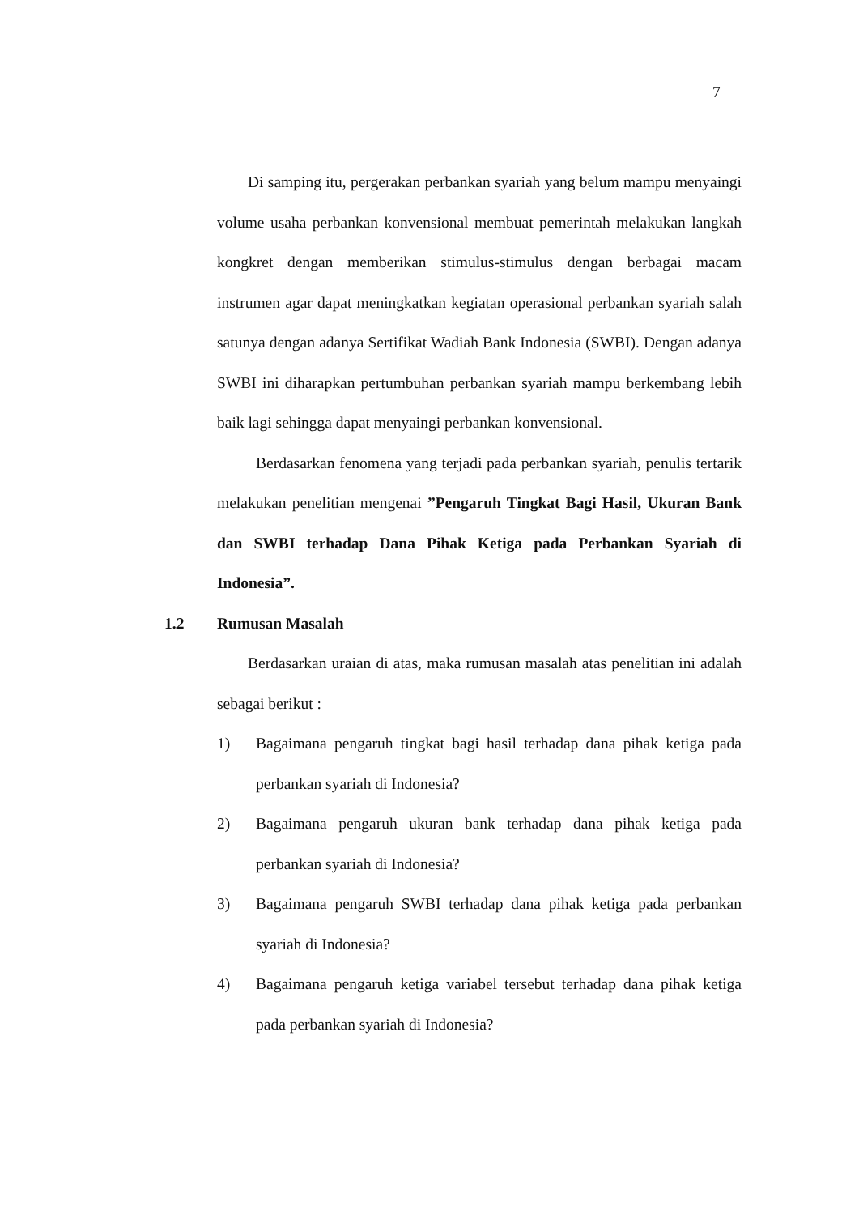7
Di samping itu, pergerakan perbankan syariah yang belum mampu menyaingi volume usaha perbankan konvensional membuat pemerintah melakukan langkah kongkret dengan memberikan stimulus-stimulus dengan berbagai macam instrumen agar dapat meningkatkan kegiatan operasional perbankan syariah salah satunya dengan adanya Sertifikat Wadiah Bank Indonesia (SWBI). Dengan adanya SWBI ini diharapkan pertumbuhan perbankan syariah mampu berkembang lebih baik lagi sehingga dapat menyaingi perbankan konvensional.
Berdasarkan fenomena yang terjadi pada perbankan syariah, penulis tertarik melakukan penelitian mengenai ”Pengaruh Tingkat Bagi Hasil, Ukuran Bank dan SWBI terhadap Dana Pihak Ketiga pada Perbankan Syariah di Indonesia”.
1.2 Rumusan Masalah
Berdasarkan uraian di atas, maka rumusan masalah atas penelitian ini adalah sebagai berikut :
1) Bagaimana pengaruh tingkat bagi hasil terhadap dana pihak ketiga pada perbankan syariah di Indonesia?
2) Bagaimana pengaruh ukuran bank terhadap dana pihak ketiga pada perbankan syariah di Indonesia?
3) Bagaimana pengaruh SWBI terhadap dana pihak ketiga pada perbankan syariah di Indonesia?
4) Bagaimana pengaruh ketiga variabel tersebut terhadap dana pihak ketiga pada perbankan syariah di Indonesia?